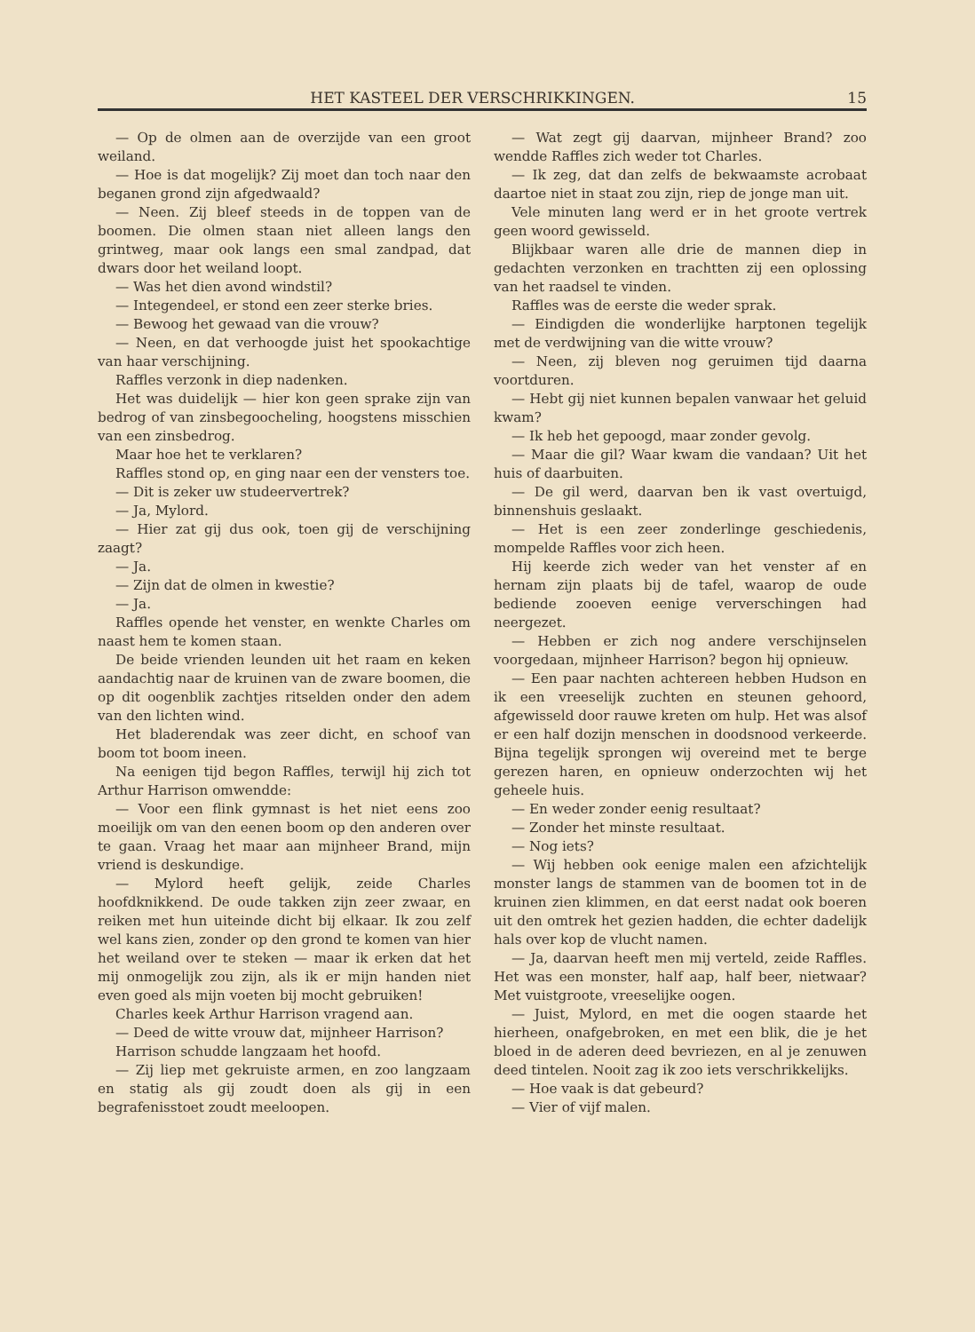HET KASTEEL DER VERSCHRIKKINGEN. 15
— Op de olmen aan de overzijde van een groot weiland.
— Hoe is dat mogelijk? Zij moet dan toch naar den beganen grond zijn afgedwaald?
— Neen. Zij bleef steeds in de toppen van de boomen. Die olmen staan niet alleen langs den grintweg, maar ook langs een smal zandpad, dat dwars door het weiland loopt.
— Was het dien avond windstil?
— Integendeel, er stond een zeer sterke bries.
— Bewoog het gewaad van die vrouw?
— Neen, en dat verhoogde juist het spookachtige van haar verschijning.
Raffles verzonk in diep nadenken.
Het was duidelijk — hier kon geen sprake zijn van bedrog of van zinsbegoocheling, hoogstens misschien van een zinsbedrog.
Maar hoe het te verklaren?
Raffles stond op, en ging naar een der vensters toe.
— Dit is zeker uw studeervertrek?
— Ja, Mylord.
— Hier zat gij dus ook, toen gij de verschijning zaagt?
— Ja.
— Zijn dat de olmen in kwestie?
— Ja.
Raffles opende het venster, en wenkte Charles om naast hem te komen staan.
De beide vrienden leunden uit het raam en keken aandachtig naar de kruinen van de zware boomen, die op dit oogenblik zachtjes ritselden onder den adem van den lichten wind.
Het bladerendak was zeer dicht, en schoof van boom tot boom ineen.
Na eenigen tijd begon Raffles, terwijl hij zich tot Arthur Harrison omwendde:
— Voor een flink gymnast is het niet eens zoo moeilijk om van den eenen boom op den anderen over te gaan. Vraag het maar aan mijnheer Brand, mijn vriend is deskundige.
— Mylord heeft gelijk, zeide Charles hoofdknikkend. De oude takken zijn zeer zwaar, en reiken met hun uiteinde dicht bij elkaar. Ik zou zelf wel kans zien, zonder op den grond te komen van hier het weiland over te steken — maar ik erken dat het mij onmogelijk zou zijn, als ik er mijn handen niet even goed als mijn voeten bij mocht gebruiken!
Charles keek Arthur Harrison vragend aan.
— Deed de witte vrouw dat, mijnheer Harrison?
Harrison schudde langzaam het hoofd.
— Zij liep met gekruiste armen, en zoo langzaam en statig als gij zoudt doen als gij in een begrafenisstoet zoudt meeloopen.
— Wat zegt gij daarvan, mijnheer Brand? zoo wendde Raffles zich weder tot Charles.
— Ik zeg, dat dan zelfs de bekwaamste acrobaat daartoe niet in staat zou zijn, riep de jonge man uit.
Vele minuten lang werd er in het groote vertrek geen woord gewisseld.
Blijkbaar waren alle drie de mannen diep in gedachten verzonken en trachtten zij een oplossing van het raadsel te vinden.
Raffles was de eerste die weder sprak.
— Eindigden die wonderlijke harptonen tegelijk met de verdwijning van die witte vrouw?
— Neen, zij bleven nog geruimen tijd daarna voortduren.
— Hebt gij niet kunnen bepalen vanwaar het geluid kwam?
— Ik heb het gepoogd, maar zonder gevolg.
— Maar die gil? Waar kwam die vandaan? Uit het huis of daarbuiten.
— De gil werd, daarvan ben ik vast overtuigd, binnenshuis geslaakt.
— Het is een zeer zonderlinge geschiedenis, mompelde Raffles voor zich heen.
Hij keerde zich weder van het venster af en hernam zijn plaats bij de tafel, waarop de oude bediende zooeven eenige ververschingen had neergezet.
— Hebben er zich nog andere verschijnselen voorgedaan, mijnheer Harrison? begon hij opnieuw.
— Een paar nachten achtereen hebben Hudson en ik een vreeselijk zuchten en steunen gehoord, afgewisseld door rauwe kreten om hulp. Het was alsof er een half dozijn menschen in doodsnood verkeerde. Bijna tegelijk sprongen wij overeind met te berge gerezen haren, en opnieuw onderzochten wij het geheele huis.
— En weder zonder eenig resultaat?
— Zonder het minste resultaat.
— Nog iets?
— Wij hebben ook eenige malen een afzichtelijk monster langs de stammen van de boomen tot in de kruinen zien klimmen, en dat eerst nadat ook boeren uit den omtrek het gezien hadden, die echter dadelijk hals over kop de vlucht namen.
— Ja, daarvan heeft men mij verteld, zeide Raffles. Het was een monster, half aap, half beer, nietwaar? Met vuistgroote, vreeselijke oogen.
— Juist, Mylord, en met die oogen staarde het hierheen, onafgebroken, en met een blik, die je het bloed in de aderen deed bevriezen, en al je zenuwen deed tintelen. Nooit zag ik zoo iets verschrikkelijks.
— Hoe vaak is dat gebeurd?
— Vier of vijf malen.